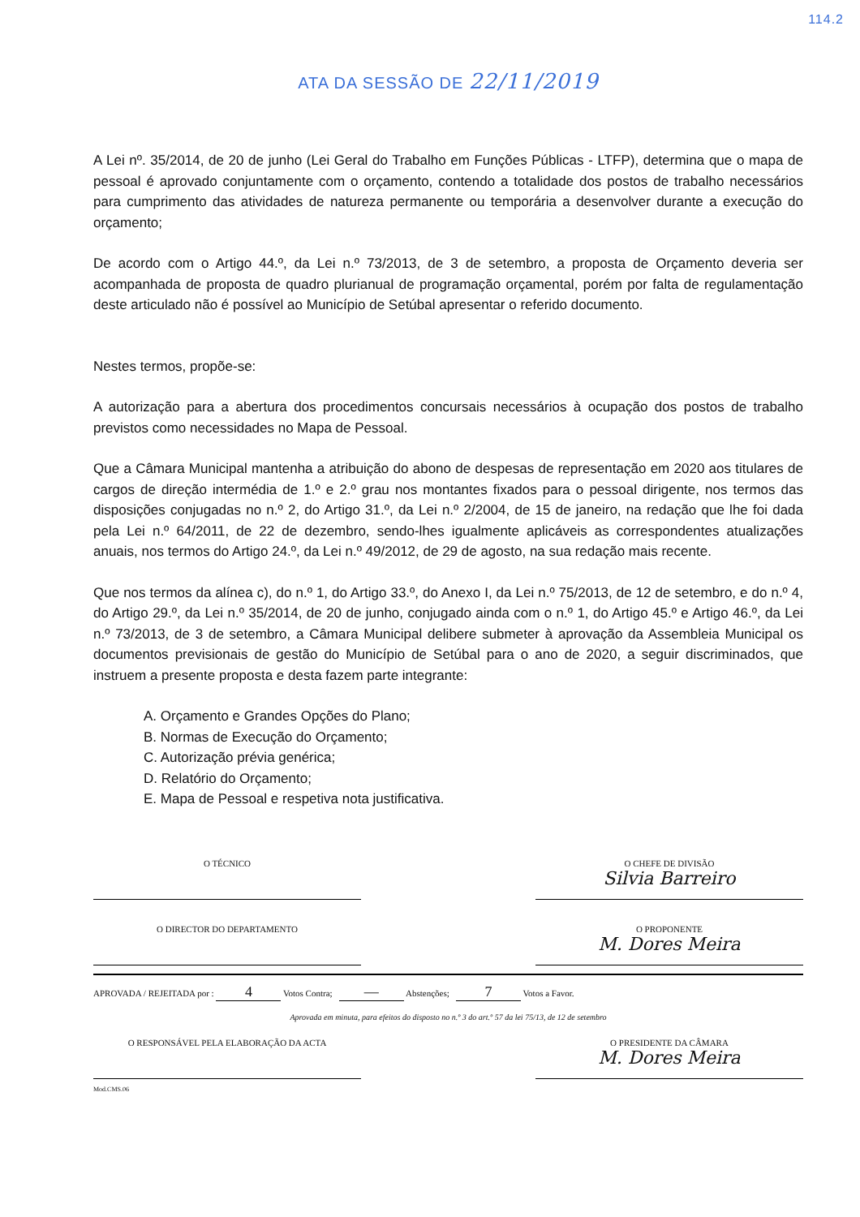ATA DA SESSÃO DE 22/11/2019 114.2
A Lei nº. 35/2014, de 20 de junho (Lei Geral do Trabalho em Funções Públicas - LTFP), determina que o mapa de pessoal é aprovado conjuntamente com o orçamento, contendo a totalidade dos postos de trabalho necessários para cumprimento das atividades de natureza permanente ou temporária a desenvolver durante a execução do orçamento;
De acordo com o Artigo 44.º, da Lei n.º 73/2013, de 3 de setembro, a proposta de Orçamento deveria ser acompanhada de proposta de quadro plurianual de programação orçamental, porém por falta de regulamentação deste articulado não é possível ao Município de Setúbal apresentar o referido documento.
Nestes termos, propõe-se:
A autorização para a abertura dos procedimentos concursais necessários à ocupação dos postos de trabalho previstos como necessidades no Mapa de Pessoal.
Que a Câmara Municipal mantenha a atribuição do abono de despesas de representação em 2020 aos titulares de cargos de direção intermédia de 1.º e 2.º grau nos montantes fixados para o pessoal dirigente, nos termos das disposições conjugadas no n.º 2, do Artigo 31.º, da Lei n.º 2/2004, de 15 de janeiro, na redação que lhe foi dada pela Lei n.º 64/2011, de 22 de dezembro, sendo-lhes igualmente aplicáveis as correspondentes atualizações anuais, nos termos do Artigo 24.º, da Lei n.º 49/2012, de 29 de agosto, na sua redação mais recente.
Que nos termos da alínea c), do n.º 1, do Artigo 33.º, do Anexo I, da Lei n.º 75/2013, de 12 de setembro, e do n.º 4, do Artigo 29.º, da Lei n.º 35/2014, de 20 de junho, conjugado ainda com o n.º 1, do Artigo 45.º e Artigo 46.º, da Lei n.º 73/2013, de 3 de setembro, a Câmara Municipal delibere submeter à aprovação da Assembleia Municipal os documentos previsionais de gestão do Município de Setúbal para o ano de 2020, a seguir discriminados, que instruem a presente proposta e desta fazem parte integrante:
A. Orçamento e Grandes Opções do Plano;
B. Normas de Execução do Orçamento;
C. Autorização prévia genérica;
D. Relatório do Orçamento;
E. Mapa de Pessoal e respetiva nota justificativa.
O TÉCNICO O CHEFE DE DIVISÃO
Silvia Barreiro
O DIRECTOR DO DEPARTAMENTO O PROPONENTE
M. Dores Meira
APROVADA / REJEITADA por : 4 Votos Contra; — Abstenções; 7 Votos a Favor.
Aprovada em minuta, para efeitos do disposto no n.º 3 do art.º 57 da lei 75/13, de 12 de setembro
O RESPONSÁVEL PELA ELABORAÇÃO DA ACTA O PRESIDENTE DA CÂMARA
M. Dores Meira
Mod.CMS.06